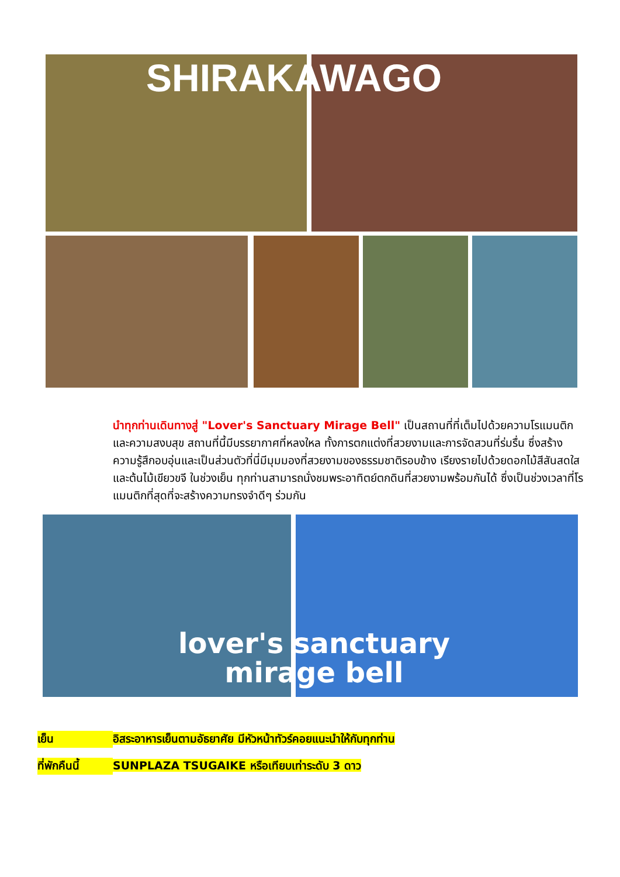SHIRAKAWAGO
นำทุกท่านเดินทางสู่ "Lover's Sanctuary Mirage Bell" เป็นสถานที่ที่เต็มไปด้วยความโรแมนติกและความสงบสุข สถานที่นี้มีบรรยากาศที่หลงใหล ทั้งการตกแต่งที่สวยงามและการจัดสวนที่ร่มรื่น ซึ่งสร้างความรู้สึกอบอุ่นและเป็นส่วนตัวที่นี่มีมุมมองที่สวยงามของธรรมชาติรอบข้าง เรียงรายไปด้วยดอกไม้สีสันสดใสและต้นไม้เขียวขจี ในช่วงเย็น ทุกท่านสามารถนั่งชมพระอาทิตย์ตกดินที่สวยงามพร้อมกันได้ ซึ่งเป็นช่วงเวลาที่โรแมนติกที่สุดที่จะสร้างความทรงจำดีๆ ร่วมกัน
lover's sanctuary
mirage bell
เย็น อิสระอาหารเย็นตามอัธยาศัย มีหัวหน้าทัวร์คอยแนะนำให้กับทุกท่าน
ที่พักคืนนี้ SUNPLAZA TSUGAIKE หรือเทียบเท่าระดับ 3 ดาว